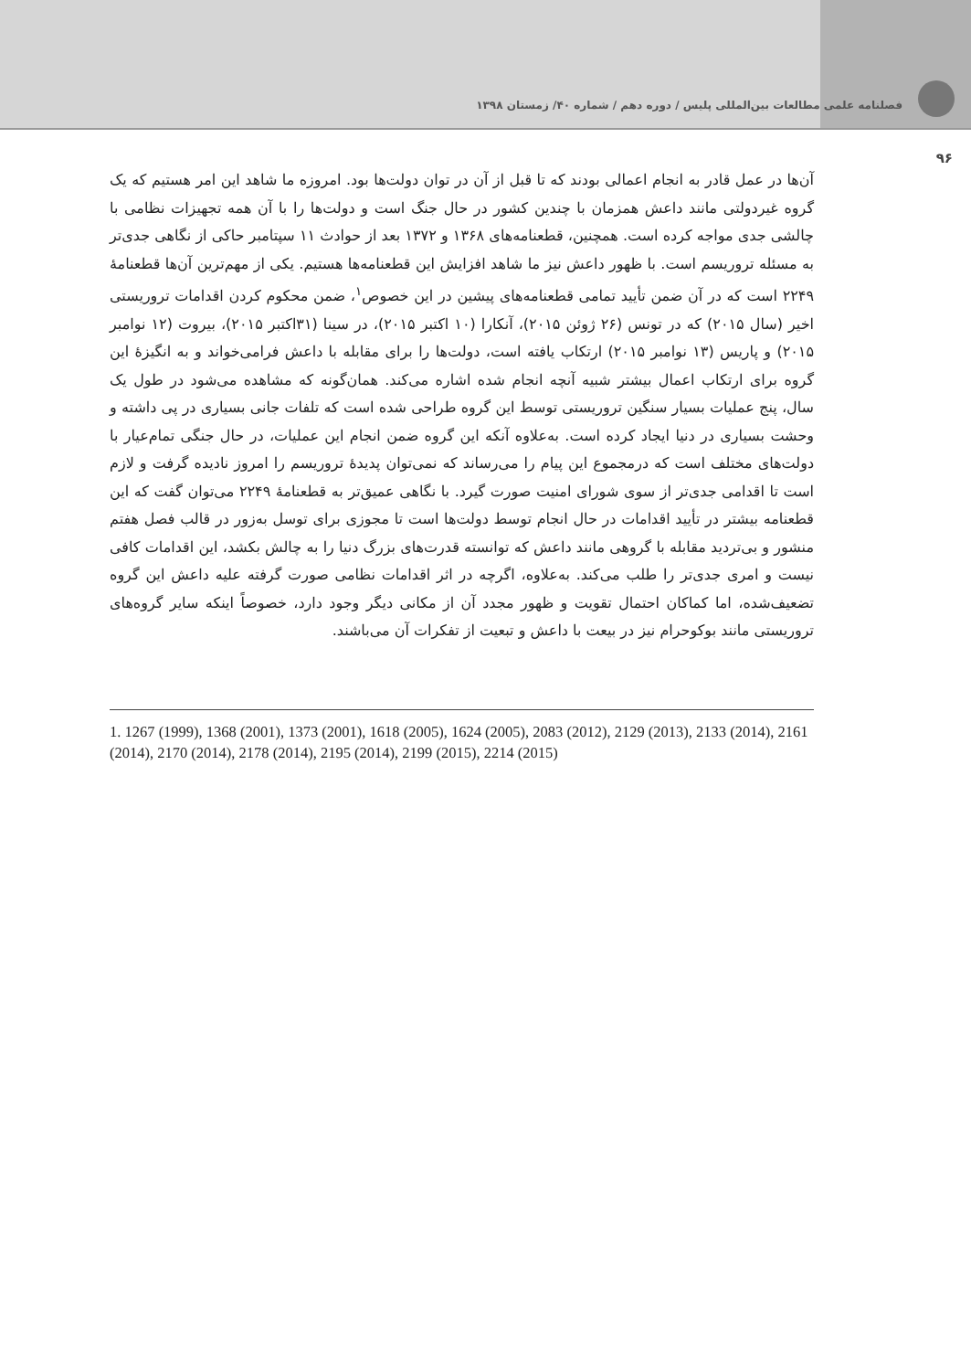فصلنامه علمی مطالعات بین‌المللی پلیس / دوره دهم / شماره ۴۰/ زمستان ۱۳۹۸
۹۶
آن‌ها در عمل قادر به انجام اعمالی بودند که تا قبل از آن در توان دولت‌ها بود. امروزه ما شاهد این امر هستیم که یک گروه غیردولتی مانند داعش همزمان با چندین کشور در حال جنگ است و دولت‌ها را با آن همه تجهیزات نظامی با چالشی جدی مواجه کرده است. همچنین، قطعنامه‌های ۱۳۶۸ و ۱۳۷۲ بعد از حوادث ۱۱ سپتامبر حاکی از نگاهی جدی‌تر به مسئله تروریسم است. با ظهور داعش نیز ما شاهد افزایش این قطعنامه‌ها هستیم. یکی از مهم‌ترین آن‌ها قطعنامهٔ ۲۲۴۹ است که در آن ضمن تأیید تمامی قطعنامه‌های پیشین در این خصوص<sup>۱</sup>، ضمن محکوم کردن اقدامات تروریستی اخیر (سال ۲۰۱۵) که در تونس (۲۶ ژوئن ۲۰۱۵)، آنکارا (۱۰ اکتبر ۲۰۱۵)، در سینا (۳۱اکتبر ۲۰۱۵)، بیروت (۱۲ نوامبر ۲۰۱۵) و پاریس (۱۳ نوامبر ۲۰۱۵) ارتکاب یافته است، دولت‌ها را برای مقابله با داعش فرامی‌خواند و به انگیزهٔ این گروه برای ارتکاب اعمال بیشتر شبیه آنچه انجام شده اشاره می‌کند. همان‌گونه که مشاهده می‌شود در طول یک سال، پنج عملیات بسیار سنگین تروریستی توسط این گروه طراحی شده است که تلفات جانی بسیاری در پی داشته و وحشت بسیاری در دنیا ایجاد کرده است. به‌علاوه آنکه این گروه ضمن انجام این عملیات، در حال جنگی تمام‌عیار با دولت‌های مختلف است که درمجموع این پیام را می‌رساند که نمی‌توان پدیدهٔ تروریسم را امروز نادیده گرفت و لازم است تا اقدامی جدی‌تر از سوی شورای امنیت صورت گیرد. با نگاهی عمیق‌تر به قطعنامهٔ ۲۲۴۹ می‌توان گفت که این قطعنامه بیشتر در تأیید اقدامات در حال انجام توسط دولت‌ها است تا مجوزی برای توسل به‌زور در قالب فصل هفتم منشور و بی‌تردید مقابله با گروهی مانند داعش که توانسته قدرت‌های بزرگ دنیا را به چالش بکشد، این اقدامات کافی نیست و امری جدی‌تر را طلب می‌کند. به‌علاوه، اگرچه در اثر اقدامات نظامی صورت گرفته علیه داعش این گروه تضعیف‌شده، اما کماکان احتمال تقویت و ظهور مجدد آن از مکانی دیگر وجود دارد، خصوصاً اینکه سایر گروه‌های تروریستی مانند بوکوحرام نیز در بیعت با داعش و تبعیت از تفکرات آن می‌باشند.
1. 1267 (1999), 1368 (2001), 1373 (2001), 1618 (2005), 1624 (2005), 2083 (2012), 2129 (2013), 2133 (2014), 2161 (2014), 2170 (2014), 2178 (2014), 2195 (2014), 2199 (2015), 2214 (2015)